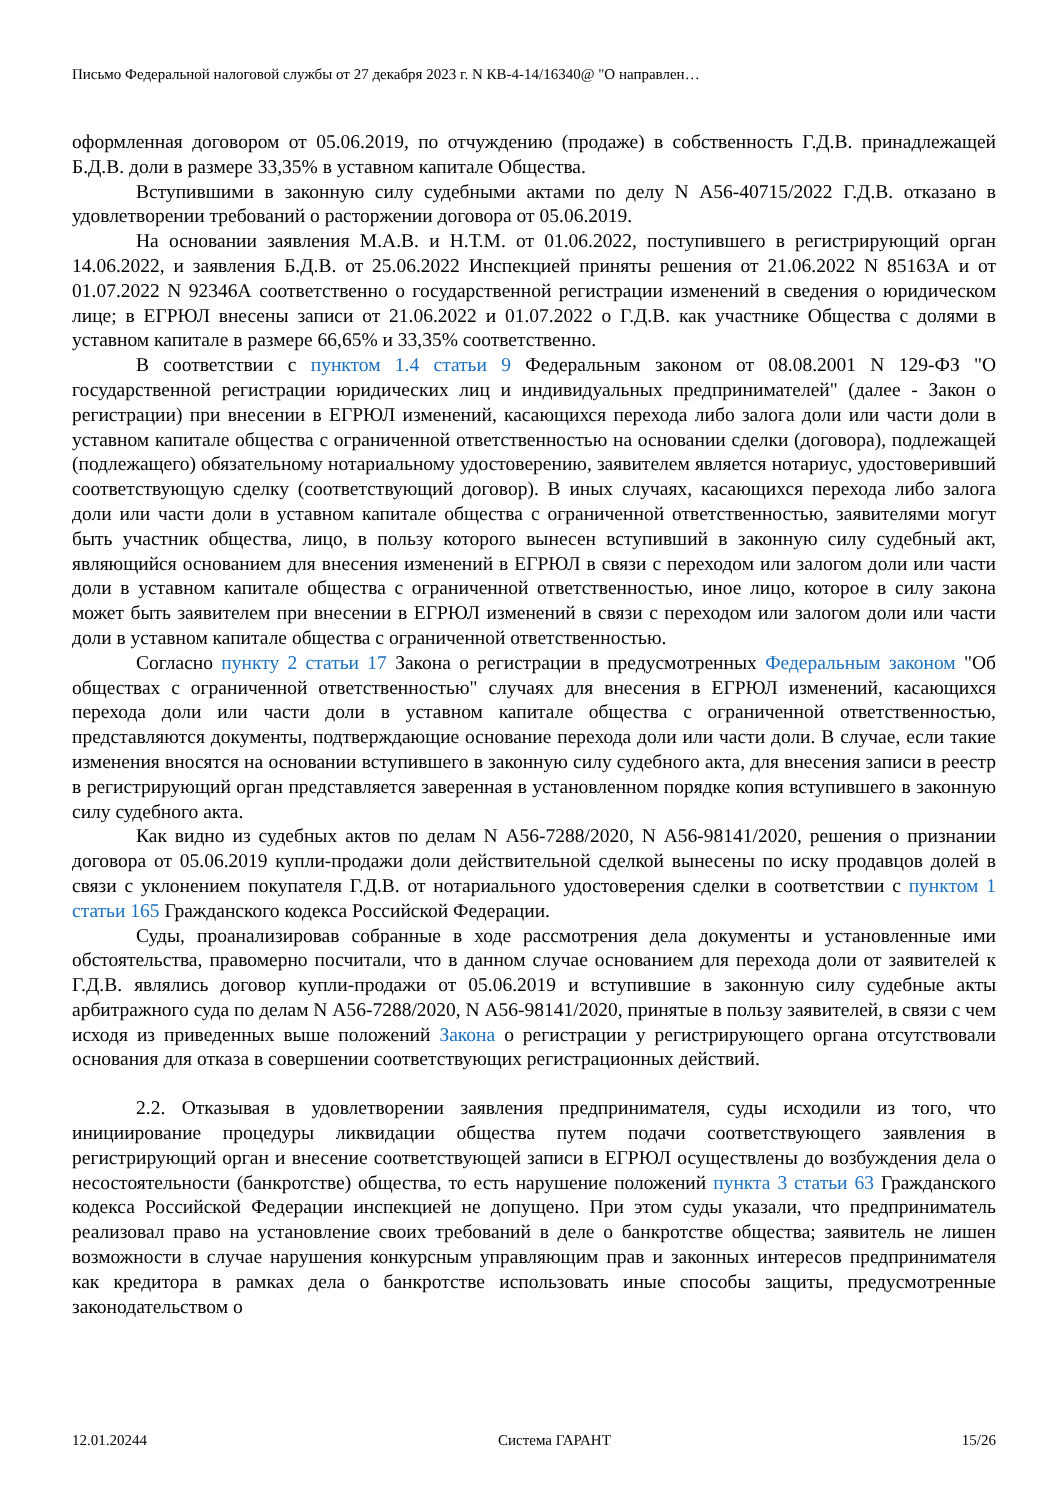Письмо Федеральной налоговой службы от 27 декабря 2023 г. N КВ-4-14/16340@ "О направлен…
оформленная договором от 05.06.2019, по отчуждению (продаже) в собственность Г.Д.В. принадлежащей Б.Д.В. доли в размере 33,35% в уставном капитале Общества.
Вступившими в законную силу судебными актами по делу N А56-40715/2022 Г.Д.В. отказано в удовлетворении требований о расторжении договора от 05.06.2019.
На основании заявления М.А.В. и Н.Т.М. от 01.06.2022, поступившего в регистрирующий орган 14.06.2022, и заявления Б.Д.В. от 25.06.2022 Инспекцией приняты решения от 21.06.2022 N 85163А и от 01.07.2022 N 92346А соответственно о государственной регистрации изменений в сведения о юридическом лице; в ЕГРЮЛ внесены записи от 21.06.2022 и 01.07.2022 о Г.Д.В. как участнике Общества с долями в уставном капитале в размере 66,65% и 33,35% соответственно.
В соответствии с пунктом 1.4 статьи 9 Федеральным законом от 08.08.2001 N 129-ФЗ "О государственной регистрации юридических лиц и индивидуальных предпринимателей" (далее - Закон о регистрации) при внесении в ЕГРЮЛ изменений, касающихся перехода либо залога доли или части доли в уставном капитале общества с ограниченной ответственностью на основании сделки (договора), подлежащей (подлежащего) обязательному нотариальному удостоверению, заявителем является нотариус, удостоверивший соответствующую сделку (соответствующий договор). В иных случаях, касающихся перехода либо залога доли или части доли в уставном капитале общества с ограниченной ответственностью, заявителями могут быть участник общества, лицо, в пользу которого вынесен вступивший в законную силу судебный акт, являющийся основанием для внесения изменений в ЕГРЮЛ в связи с переходом или залогом доли или части доли в уставном капитале общества с ограниченной ответственностью, иное лицо, которое в силу закона может быть заявителем при внесении в ЕГРЮЛ изменений в связи с переходом или залогом доли или части доли в уставном капитале общества с ограниченной ответственностью.
Согласно пункту 2 статьи 17 Закона о регистрации в предусмотренных Федеральным законом "Об обществах с ограниченной ответственностью" случаях для внесения в ЕГРЮЛ изменений, касающихся перехода доли или части доли в уставном капитале общества с ограниченной ответственностью, представляются документы, подтверждающие основание перехода доли или части доли. В случае, если такие изменения вносятся на основании вступившего в законную силу судебного акта, для внесения записи в реестр в регистрирующий орган представляется заверенная в установленном порядке копия вступившего в законную силу судебного акта.
Как видно из судебных актов по делам N А56-7288/2020, N А56-98141/2020, решения о признании договора от 05.06.2019 купли-продажи доли действительной сделкой вынесены по иску продавцов долей в связи с уклонением покупателя Г.Д.В. от нотариального удостоверения сделки в соответствии с пунктом 1 статьи 165 Гражданского кодекса Российской Федерации.
Суды, проанализировав собранные в ходе рассмотрения дела документы и установленные ими обстоятельства, правомерно посчитали, что в данном случае основанием для перехода доли от заявителей к Г.Д.В. являлись договор купли-продажи от 05.06.2019 и вступившие в законную силу судебные акты арбитражного суда по делам N А56-7288/2020, N А56-98141/2020, принятые в пользу заявителей, в связи с чем исходя из приведенных выше положений Закона о регистрации у регистрирующего органа отсутствовали основания для отказа в совершении соответствующих регистрационных действий.
2.2. Отказывая в удовлетворении заявления предпринимателя, суды исходили из того, что инициирование процедуры ликвидации общества путем подачи соответствующего заявления в регистрирующий орган и внесение соответствующей записи в ЕГРЮЛ осуществлены до возбуждения дела о несостоятельности (банкротстве) общества, то есть нарушение положений пункта 3 статьи 63 Гражданского кодекса Российской Федерации инспекцией не допущено. При этом суды указали, что предприниматель реализовал право на установление своих требований в деле о банкротстве общества; заявитель не лишен возможности в случае нарушения конкурсным управляющим прав и законных интересов предпринимателя как кредитора в рамках дела о банкротстве использовать иные способы защиты, предусмотренные законодательством о
12.01.20244 Система ГАРАНТ 15/26